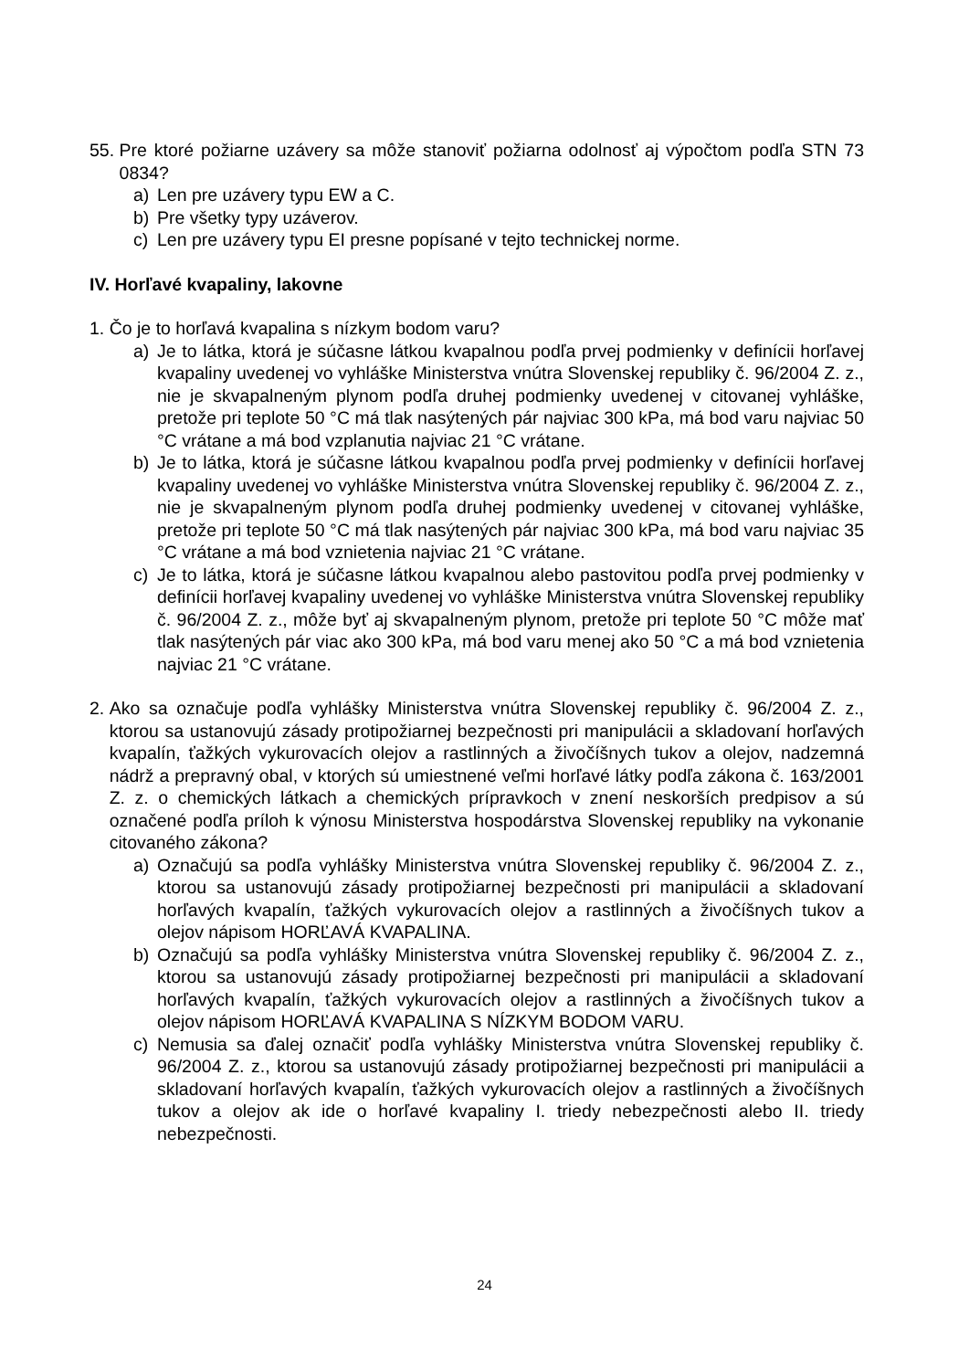55. Pre ktoré požiarne uzávery sa môže stanoviť požiarna odolnosť aj výpočtom podľa STN 73 0834?
a) Len pre uzávery typu EW a C.
b) Pre všetky typy uzáverov.
c) Len pre uzávery typu EI presne popísané v tejto technickej norme.
IV. Horľavé kvapaliny, lakovne
1. Čo je to horľavá kvapalina s nízkym bodom varu?
a) Je to látka, ktorá je súčasne látkou kvapalnou podľa prvej podmienky v definícii horľavej kvapaliny uvedenej vo vyhláške Ministerstva vnútra Slovenskej republiky č. 96/2004 Z. z., nie je skvapalneným plynom podľa druhej podmienky uvedenej v citovanej vyhláške, pretože pri teplote 50 °C má tlak nasýtených pár najviac 300 kPa, má bod varu najviac 50 °C vrátane a má bod vzplanutia najviac 21 °C vrátane.
b) Je to látka, ktorá je súčasne látkou kvapalnou podľa prvej podmienky v definícii horľavej kvapaliny uvedenej vo vyhláške Ministerstva vnútra Slovenskej republiky č. 96/2004 Z. z., nie je skvapalneným plynom podľa druhej podmienky uvedenej v citovanej vyhláške, pretože pri teplote 50 °C má tlak nasýtených pár najviac 300 kPa, má bod varu najviac 35 °C vrátane a má bod vznietenia najviac 21 °C vrátane.
c) Je to látka, ktorá je súčasne látkou kvapalnou alebo pastovitou podľa prvej podmienky v definícii horľavej kvapaliny uvedenej vo vyhláške Ministerstva vnútra Slovenskej republiky č. 96/2004 Z. z., môže byť aj skvapalneným plynom, pretože pri teplote 50 °C môže mať tlak nasýtených pár viac ako 300 kPa, má bod varu menej ako 50 °C a má bod vznietenia najviac 21 °C vrátane.
2. Ako sa označuje podľa vyhlášky Ministerstva vnútra Slovenskej republiky č. 96/2004 Z. z., ktorou sa ustanovujú zásady protipožiarnej bezpečnosti pri manipulácii a skladovaní horľavých kvapalín, ťažkých vykurovacích olejov a rastlinných a živočíšnych tukov a olejov, nadzemná nádrž a prepravný obal, v ktorých sú umiestnené veľmi horľavé látky podľa zákona č. 163/2001 Z. z. o chemických látkach a chemických prípravkoch v znení neskorších predpisov a sú označené podľa príloh k výnosu Ministerstva hospodárstva Slovenskej republiky na vykonanie citovaného zákona?
a) Označujú sa podľa vyhlášky Ministerstva vnútra Slovenskej republiky č. 96/2004 Z. z., ktorou sa ustanovujú zásady protipožiarnej bezpečnosti pri manipulácii a skladovaní horľavých kvapalín, ťažkých vykurovacích olejov a rastlinných a živočíšnych tukov a olejov nápisom HORĽAVÁ KVAPALINA.
b) Označujú sa podľa vyhlášky Ministerstva vnútra Slovenskej republiky č. 96/2004 Z. z., ktorou sa ustanovujú zásady protipožiarnej bezpečnosti pri manipulácii a skladovaní horľavých kvapalín, ťažkých vykurovacích olejov a rastlinných a živočíšnych tukov a olejov nápisom HORĽAVÁ KVAPALINA S NÍZKYM BODOM VARU.
c) Nemusia sa ďalej označiť podľa vyhlášky Ministerstva vnútra Slovenskej republiky č. 96/2004 Z. z., ktorou sa ustanovujú zásady protipožiarnej bezpečnosti pri manipulácii a skladovaní horľavých kvapalín, ťažkých vykurovacích olejov a rastlinných a živočíšnych tukov a olejov ak ide o horľavé kvapaliny I. triedy nebezpečnosti alebo II. triedy nebezpečnosti.
24